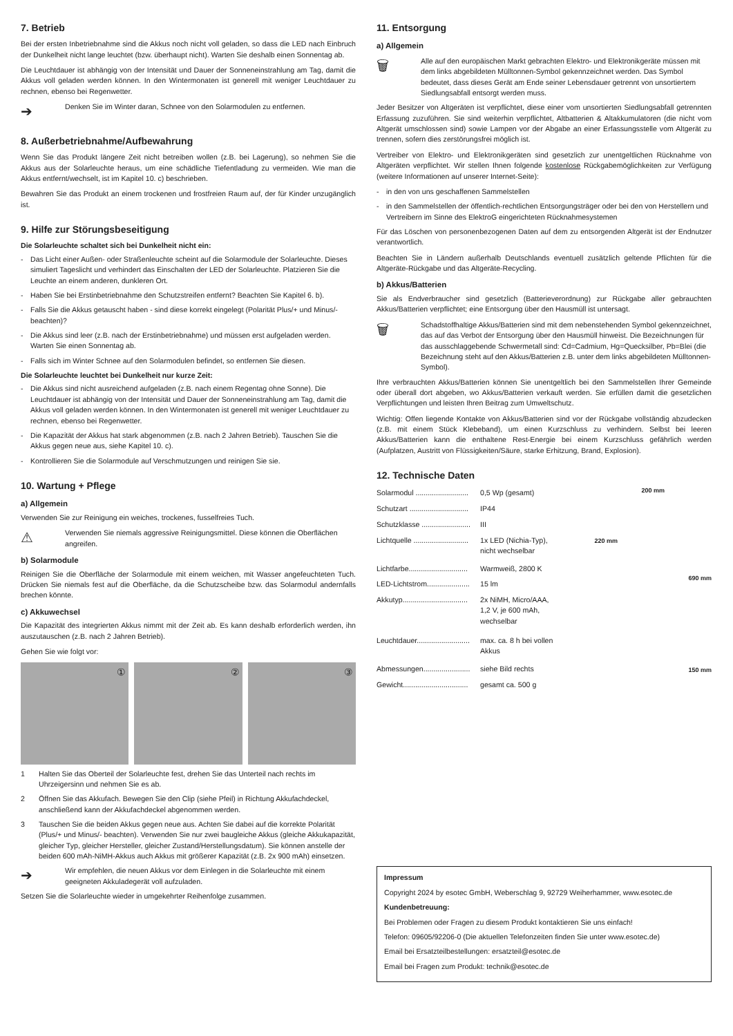7. Betrieb
Bei der ersten Inbetriebnahme sind die Akkus noch nicht voll geladen, so dass die LED nach Einbruch der Dunkelheit nicht lange leuchtet (bzw. überhaupt nicht). Warten Sie deshalb einen Sonnentag ab.
Die Leuchtdauer ist abhängig von der Intensität und Dauer der Sonneneinstrahlung am Tag, damit die Akkus voll geladen werden können. In den Wintermonaten ist generell mit weniger Leuchtdauer zu rechnen, ebenso bei Regenwetter.
➔
Denken Sie im Winter daran, Schnee von den Solarmodulen zu entfernen.
8. Außerbetriebnahme/Aufbewahrung
Wenn Sie das Produkt längere Zeit nicht betreiben wollen (z.B. bei Lagerung), so nehmen Sie die Akkus aus der Solarleuchte heraus, um eine schädliche Tiefentladung zu vermeiden. Wie man die Akkus entfernt/wechselt, ist im Kapitel 10. c) beschrieben.
Bewahren Sie das Produkt an einem trockenen und frostfreien Raum auf, der für Kinder unzugänglich ist.
9. Hilfe zur Störungsbeseitigung
Die Solarleuchte schaltet sich bei Dunkelheit nicht ein:
- Das Licht einer Außen- oder Straßenleuchte scheint auf die Solarmodule der Solarleuchte. Dieses simuliert Tageslicht und verhindert das Einschalten der LED der Solarleuchte. Platzieren Sie die Leuchte an einem anderen, dunkleren Ort.
- Haben Sie bei Erstinbetriebnahme den Schutzstreifen entfernt? Beachten Sie Kapitel 6. b).
- Falls Sie die Akkus getauscht haben - sind diese korrekt eingelegt (Polarität Plus/+ und Minus/- beachten)?
- Die Akkus sind leer (z.B. nach der Erstinbetriebnahme) und müssen erst aufgeladen werden. Warten Sie einen Sonnentag ab.
- Falls sich im Winter Schnee auf den Solarmodulen befindet, so entfernen Sie diesen.
Die Solarleuchte leuchtet bei Dunkelheit nur kurze Zeit:
- Die Akkus sind nicht ausreichend aufgeladen (z.B. nach einem Regentag ohne Sonne). Die Leuchtdauer ist abhängig von der Intensität und Dauer der Sonneneinstrahlung am Tag, damit die Akkus voll geladen werden können. In den Wintermonaten ist generell mit weniger Leuchtdauer zu rechnen, ebenso bei Regenwetter.
- Die Kapazität der Akkus hat stark abgenommen (z.B. nach 2 Jahren Betrieb). Tauschen Sie die Akkus gegen neue aus, siehe Kapitel 10. c).
- Kontrollieren Sie die Solarmodule auf Verschmutzungen und reinigen Sie sie.
10. Wartung + Pflege
a) Allgemein
Verwenden Sie zur Reinigung ein weiches, trockenes, fusselfreies Tuch.
⚠
Verwenden Sie niemals aggressive Reinigungsmittel. Diese können die Oberflächen angreifen.
b) Solarmodule
Reinigen Sie die Oberfläche der Solarmodule mit einem weichen, mit Wasser angefeuchteten Tuch. Drücken Sie niemals fest auf die Oberfläche, da die Schutzscheibe bzw. das Solarmodul andernfalls brechen könnte.
c) Akkuwechsel
Die Kapazität des integrierten Akkus nimmt mit der Zeit ab. Es kann deshalb erforderlich werden, ihn auszutauschen (z.B. nach 2 Jahren Betrieb).
Gehen Sie wie folgt vor:
① ② ③
1 Halten Sie das Oberteil der Solarleuchte fest, drehen Sie das Unterteil nach rechts im Uhrzeigersinn und nehmen Sie es ab.
2 Öffnen Sie das Akkufach. Bewegen Sie den Clip (siehe Pfeil) in Richtung Akkufachdeckel, anschließend kann der Akkufachdeckel abgenommen werden.
3 Tauschen Sie die beiden Akkus gegen neue aus. Achten Sie dabei auf die korrekte Polarität (Plus/+ und Minus/- beachten). Verwenden Sie nur zwei baugleiche Akkus (gleiche Akkukapazität, gleicher Typ, gleicher Hersteller, gleicher Zustand/Herstellungsdatum). Sie können anstelle der beiden 600 mAh-NiMH-Akkus auch Akkus mit größerer Kapazität (z.B. 2x 900 mAh) einsetzen.
➔
Wir empfehlen, die neuen Akkus vor dem Einlegen in die Solarleuchte mit einem geeigneten Akkuladegerät voll aufzuladen.
Setzen Sie die Solarleuchte wieder in umgekehrter Reihenfolge zusammen.
11. Entsorgung
a) Allgemein
🗑
Alle auf den europäischen Markt gebrachten Elektro- und Elektronikgeräte müssen mit dem links abgebildeten Mülltonnen-Symbol gekennzeichnet werden. Das Symbol bedeutet, dass dieses Gerät am Ende seiner Lebensdauer getrennt von unsortiertem Siedlungsabfall entsorgt werden muss.
Jeder Besitzer von Altgeräten ist verpflichtet, diese einer vom unsortierten Siedlungsabfall getrennten Erfassung zuzuführen. Sie sind weiterhin verpflichtet, Altbatterien & Altakkumulatoren (die nicht vom Altgerät umschlossen sind) sowie Lampen vor der Abgabe an einer Erfassungsstelle vom Altgerät zu trennen, sofern dies zerstörungsfrei möglich ist.
Vertreiber von Elektro- und Elektronikgeräten sind gesetzlich zur unentgeltlichen Rücknahme von Altgeräten verpflichtet. Wir stellen Ihnen folgende kostenlose Rückgabemöglichkeiten zur Verfügung (weitere Informationen auf unserer Internet-Seite):
- in den von uns geschaffenen Sammelstellen
- in den Sammelstellen der öffentlich-rechtlichen Entsorgungsträger oder bei den von Herstellern und Vertreibern im Sinne des ElektroG eingerichteten Rücknahmesystemen
Für das Löschen von personenbezogenen Daten auf dem zu entsorgenden Altgerät ist der Endnutzer verantwortlich.
Beachten Sie in Ländern außerhalb Deutschlands eventuell zusätzlich geltende Pflichten für die Altgeräte-Rückgabe und das Altgeräte-Recycling.
b) Akkus/Batterien
Sie als Endverbraucher sind gesetzlich (Batterieverordnung) zur Rückgabe aller gebrauchten Akkus/Batterien verpflichtet; eine Entsorgung über den Hausmüll ist untersagt.
🗑
Schadstoffhaltige Akkus/Batterien sind mit dem nebenstehenden Symbol gekennzeichnet, das auf das Verbot der Entsorgung über den Hausmüll hinweist. Die Bezeichnungen für das ausschlaggebende Schwermetall sind: Cd=Cadmium, Hg=Quecksilber, Pb=Blei (die Bezeichnung steht auf den Akkus/Batterien z.B. unter dem links abgebildeten Mülltonnen-Symbol).
Ihre verbrauchten Akkus/Batterien können Sie unentgeltlich bei den Sammelstellen Ihrer Gemeinde oder überall dort abgeben, wo Akkus/Batterien verkauft werden. Sie erfüllen damit die gesetzlichen Verpflichtungen und leisten Ihren Beitrag zum Umweltschutz.
Wichtig: Offen liegende Kontakte von Akkus/Batterien sind vor der Rückgabe vollständig abzudecken (z.B. mit einem Stück Klebeband), um einen Kurzschluss zu verhindern. Selbst bei leeren Akkus/Batterien kann die enthaltene Rest-Energie bei einem Kurzschluss gefährlich werden (Aufplatzen, Austritt von Flüssigkeiten/Säure, starke Erhitzung, Brand, Explosion).
12. Technische Daten
| Solarmodul .......................... | 0,5 Wp (gesamt) |
| Schutzart ............................. | IP44 |
| Schutzklasse ........................ | III |
| Lichtquelle ........................... | 1x LED (Nichia-Typ), nicht wechselbar |
| Lichtfarbe............................. | Warmweiß, 2800 K |
| LED-Lichtstrom..................... | 15 lm |
| Akkutyp................................ | 2x NiMH, Micro/AAA, 1,2 V, je 600 mAh, wechselbar |
| Leuchtdauer.......................... | max. ca. 8 h bei vollen Akkus |
| Abmessungen....................... | siehe Bild rechts |
| Gewicht................................ | gesamt ca. 500 g |
200 mm
220 mm
690 mm
150 mm
Impressum
Copyright 2024 by esotec GmbH, Weberschlag 9, 92729 Weiherhammer, www.esotec.de
Kundenbetreuung:
Bei Problemen oder Fragen zu diesem Produkt kontaktieren Sie uns einfach!
Telefon: 09605/92206-0 (Die aktuellen Telefonzeiten finden Sie unter www.esotec.de)
Email bei Ersatzteilbestellungen: ersatzteil@esotec.de
Email bei Fragen zum Produkt: technik@esotec.de